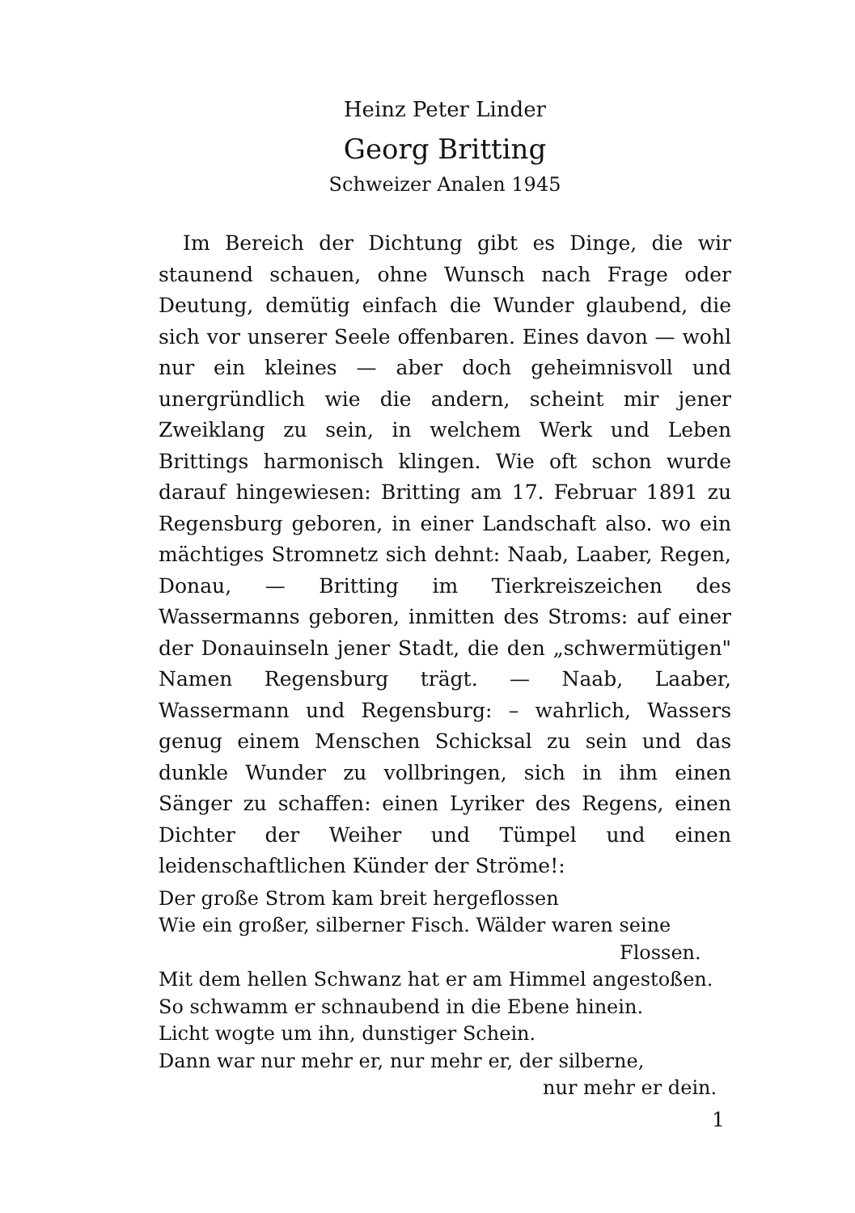Heinz Peter Linder
Georg Britting
Schweizer Analen 1945
Im Bereich der Dichtung gibt es Dinge, die wir staunend schauen, ohne Wunsch nach Frage oder Deutung, demütig einfach die Wunder glaubend, die sich vor unserer Seele offenbaren. Eines davon — wohl nur ein kleines — aber doch geheimnisvoll und unergründlich wie die andern, scheint mir jener Zweiklang zu sein, in welchem Werk und Leben Brittings harmonisch klingen. Wie oft schon wurde darauf hingewiesen: Britting am 17. Februar 1891 zu Regensburg geboren, in einer Landschaft also. wo ein mächtiges Stromnetz sich dehnt: Naab, Laaber, Regen, Donau, — Britting im Tierkreiszeichen des Wassermanns geboren, inmitten des Stroms: auf einer der Donauinseln jener Stadt, die den „schwermütigen" Namen Regensburg trägt. — Naab, Laaber, Wassermann und Regensburg: – wahrlich, Wassers genug einem Menschen Schicksal zu sein und das dunkle Wunder zu vollbringen, sich in ihm einen Sänger zu schaffen: einen Lyriker des Regens, einen Dichter der Weiher und Tümpel und einen leidenschaftlichen Künder der Ströme!:
Der große Strom kam breit hergeflossen
Wie ein großer, silberner Fisch. Wälder waren seine
Flossen.
Mit dem hellen Schwanz hat er am Himmel angestoßen.
So schwamm er schnaubend in die Ebene hinein.
Licht wogte um ihn, dunstiger Schein.
Dann war nur mehr er, nur mehr er, der silberne,
nur mehr er dein.
1